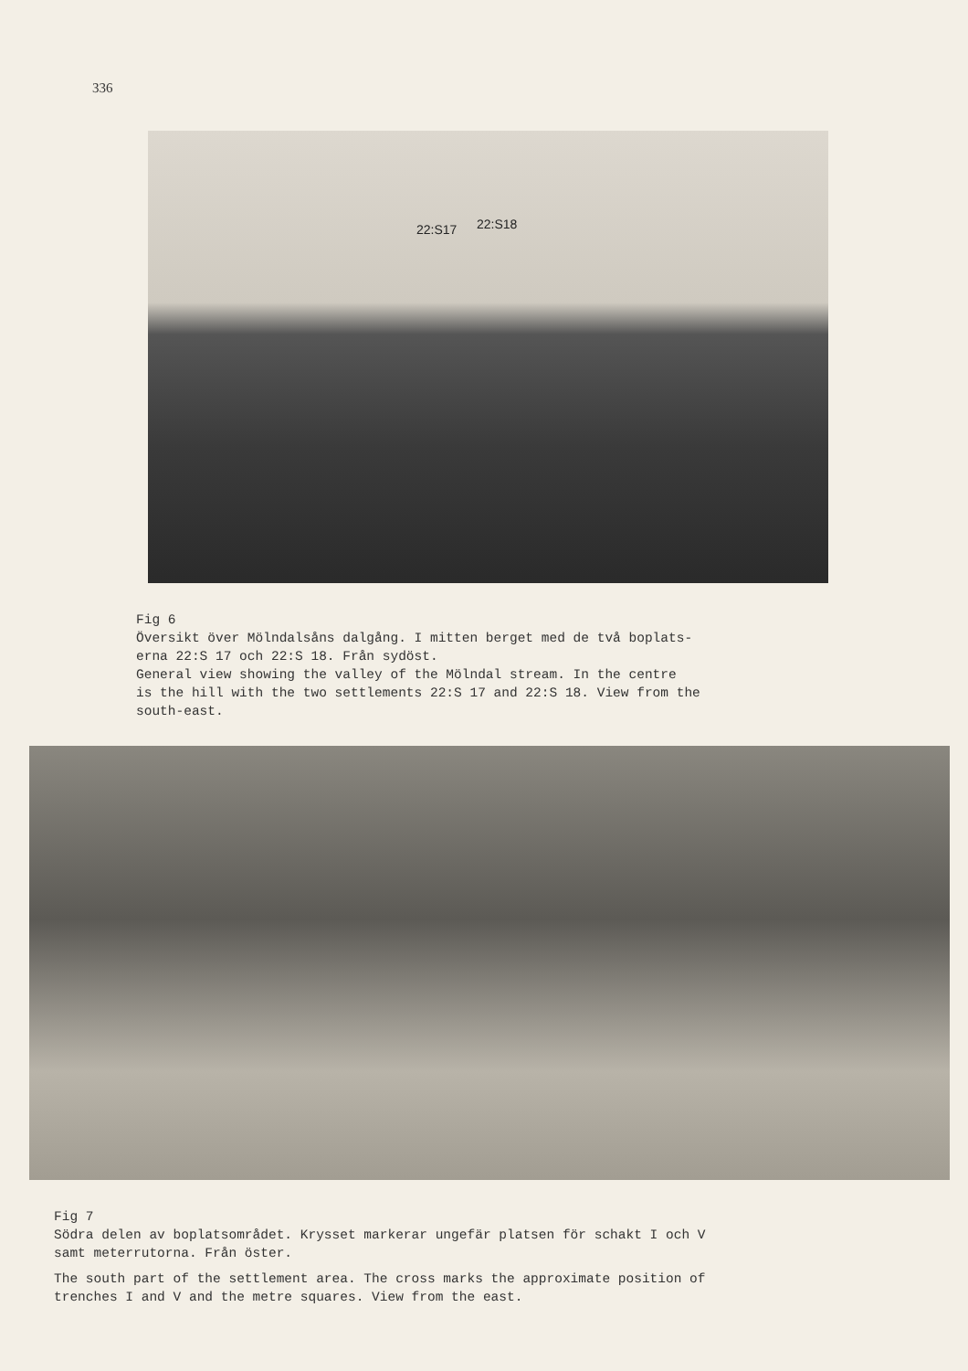336
22:S17 22:S18
Fig 6
Översikt över Mölndalsåns dalgång. I mitten berget med de två boplats-
erna 22:S 17 och 22:S 18. Från sydöst.
General view showing the valley of the Mölndal stream. In the centre
is the hill with the two settlements 22:S 17 and 22:S 18. View from the
south-east.
Fig 7
Södra delen av boplatsområdet. Krysset markerar ungefär platsen för schakt I och V
samt meterrutorna. Från öster.
The south part of the settlement area. The cross marks the approximate position of
trenches I and V and the metre squares. View from the east.